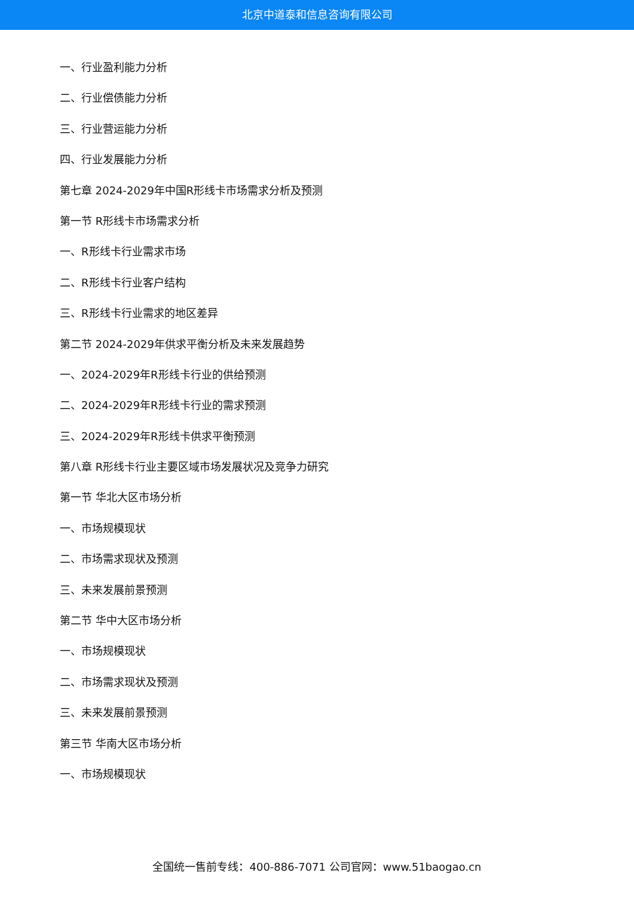北京中道泰和信息咨询有限公司
一、行业盈利能力分析
二、行业偿债能力分析
三、行业营运能力分析
四、行业发展能力分析
第七章 2024-2029年中国R形线卡市场需求分析及预测
第一节 R形线卡市场需求分析
一、R形线卡行业需求市场
二、R形线卡行业客户结构
三、R形线卡行业需求的地区差异
第二节 2024-2029年供求平衡分析及未来发展趋势
一、2024-2029年R形线卡行业的供给预测
二、2024-2029年R形线卡行业的需求预测
三、2024-2029年R形线卡供求平衡预测
第八章 R形线卡行业主要区域市场发展状况及竞争力研究
第一节 华北大区市场分析
一、市场规模现状
二、市场需求现状及预测
三、未来发展前景预测
第二节 华中大区市场分析
一、市场规模现状
二、市场需求现状及预测
三、未来发展前景预测
第三节 华南大区市场分析
一、市场规模现状
全国统一售前专线：400-886-7071 公司官网：www.51baogao.cn